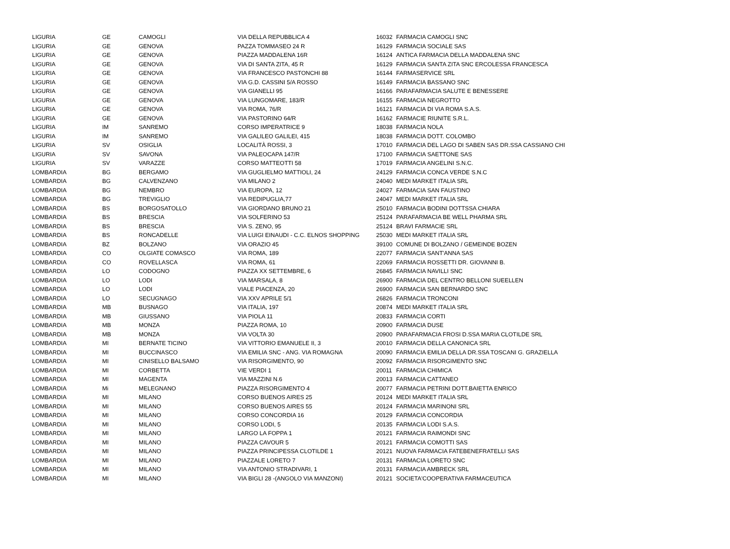| LIGURIA | GE | CAMOGLI | VIA DELLA REPUBBLICA 4 | 16032 | FARMACIA CAMOGLI SNC |
| LIGURIA | GE | GENOVA | PAZZA TOMMASEO 24 R | 16129 | FARMACIA SOCIALE SAS |
| LIGURIA | GE | GENOVA | PIAZZA MADDALENA 16R | 16124 | ANTICA FARMACIA DELLA MADDALENA SNC |
| LIGURIA | GE | GENOVA | VIA DI SANTA ZITA, 45 R | 16129 | FARMACIA SANTA ZITA SNC ERCOLESSA FRANCESCA |
| LIGURIA | GE | GENOVA | VIA FRANCESCO PASTONCHI 88 | 16144 | FARMASERVICE SRL |
| LIGURIA | GE | GENOVA | VIA G.D. CASSINI 5/A ROSSO | 16149 | FARMACIA BASSANO SNC |
| LIGURIA | GE | GENOVA | VIA GIANELLI 95 | 16166 | PARAFARMACIA SALUTE E BENESSERE |
| LIGURIA | GE | GENOVA | VIA LUNGOMARE, 183/R | 16155 | FARMACIA NEGROTTO |
| LIGURIA | GE | GENOVA | VIA ROMA, 76/R | 16121 | FARMACIA DI VIA ROMA S.A.S. |
| LIGURIA | GE | GENOVA | VIA PASTORINO 64/R | 16162 | FARMACIE RIUNITE S.R.L. |
| LIGURIA | IM | SANREMO | CORSO IMPERATRICE 9 | 18038 | FARMACIA NOLA |
| LIGURIA | IM | SANREMO | VIA GALILEO GALILEI, 415 | 18038 | FARMACIA DOTT. COLOMBO |
| LIGURIA | SV | OSIGLIA | LOCALITÀ ROSSI, 3 | 17010 | FARMACIA DEL LAGO DI SABEN SAS DR.SSA CASSIANO CHI |
| LIGURIA | SV | SAVONA | VIA PALEOCAPA 147/R | 17100 | FARMACIA SAETTONE SAS |
| LIGURIA | SV | VARAZZE | CORSO MATTEOTTI 58 | 17019 | FARMACIA ANGELINI S.N.C. |
| LOMBARDIA | BG | BERGAMO | VIA GUGLIELMO MATTIOLI, 24 | 24129 | FARMACIA CONCA VERDE S.N.C |
| LOMBARDIA | BG | CALVENZANO | VIA MILANO 2 | 24040 | MEDI MARKET ITALIA SRL |
| LOMBARDIA | BG | NEMBRO | VIA EUROPA, 12 | 24027 | FARMACIA SAN FAUSTINO |
| LOMBARDIA | BG | TREVIGLIO | VIA REDIPUGLIA,77 | 24047 | MEDI MARKET ITALIA SRL |
| LOMBARDIA | BS | BORGOSATOLLO | VIA GIORDANO BRUNO 21 | 25010 | FARMACIA BODINI DOTTSSA CHIARA |
| LOMBARDIA | BS | BRESCIA | VIA SOLFERINO 53 | 25124 | PARAFARMACIA BE WELL PHARMA SRL |
| LOMBARDIA | BS | BRESCIA | VIA S. ZENO, 95 | 25124 | BRAVI FARMACIE SRL |
| LOMBARDIA | BS | RONCADELLE | VIA LUIGI EINAUDI - C.C. ELNOS SHOPPING | 25030 | MEDI MARKET ITALIA SRL |
| LOMBARDIA | BZ | BOLZANO | VIA ORAZIO 45 | 39100 | COMUNE DI BOLZANO / GEMEINDE BOZEN |
| LOMBARDIA | CO | OLGIATE COMASCO | VIA ROMA, 189 | 22077 | FARMACIA SANT'ANNA SAS |
| LOMBARDIA | CO | ROVELLASCA | VIA ROMA, 61 | 22069 | FARMACIA ROSSETTI DR. GIOVANNI B. |
| LOMBARDIA | LO | CODOGNO | PIAZZA XX SETTEMBRE, 6 | 26845 | FARMACIA NAVILLI SNC |
| LOMBARDIA | LO | LODI | VIA MARSALA, 8 | 26900 | FARMACIA DEL CENTRO BELLONI SUEELLEN |
| LOMBARDIA | LO | LODI | VIALE PIACENZA, 20 | 26900 | FARMACIA SAN BERNARDO SNC |
| LOMBARDIA | LO | SECUGNAGO | VIA XXV APRILE 5/1 | 26826 | FARMACIA TRONCONI |
| LOMBARDIA | MB | BUSNAGO | VIA ITALIA, 197 | 20874 | MEDI MARKET ITALIA SRL |
| LOMBARDIA | MB | GIUSSANO | VIA PIOLA 11 | 20833 | FARMACIA CORTI |
| LOMBARDIA | MB | MONZA | PIAZZA ROMA, 10 | 20900 | FARMACIA DUSE |
| LOMBARDIA | MB | MONZA | VIA VOLTA 30 | 20900 | PARAFARMACIA FROSI D.SSA MARIA CLOTILDE SRL |
| LOMBARDIA | MI | BERNATE TICINO | VIA VITTORIO EMANUELE II, 3 | 20010 | FARMACIA DELLA CANONICA SRL |
| LOMBARDIA | MI | BUCCINASCO | VIA EMILIA SNC - ANG. VIA ROMAGNA | 20090 | FARMACIA EMILIA DELLA DR.SSA TOSCANI G. GRAZIELLA |
| LOMBARDIA | MI | CINISELLO BALSAMO | VIA RISORGIMENTO, 90 | 20092 | FARMACIA RISORGIMENTO SNC |
| LOMBARDIA | MI | CORBETTA | VIE VERDI 1 | 20011 | FARMACIA CHIMICA |
| LOMBARDIA | MI | MAGENTA | VIA MAZZINI N.6 | 20013 | FARMACIA CATTANEO |
| LOMBARDIA | Mi | MELEGNANO | PIAZZA RISORGIMENTO 4 | 20077 | FARMACIA PETRINI DOTT.BAIETTA ENRICO |
| LOMBARDIA | MI | MILANO | CORSO BUENOS AIRES 25 | 20124 | MEDI MARKET ITALIA SRL |
| LOMBARDIA | MI | MILANO | CORSO BUENOS AIRES 55 | 20124 | FARMACIA MARINONI SRL |
| LOMBARDIA | MI | MILANO | CORSO CONCORDIA 16 | 20129 | FARMACIA CONCORDIA |
| LOMBARDIA | MI | MILANO | CORSO LODI, 5 | 20135 | FARMACIA LODI S.A.S. |
| LOMBARDIA | MI | MILANO | LARGO LA FOPPA 1 | 20121 | FARMACIA RAIMONDI SNC |
| LOMBARDIA | MI | MILANO | PIAZZA CAVOUR 5 | 20121 | FARMACIA COMOTTI SAS |
| LOMBARDIA | MI | MILANO | PIAZZA PRINCIPESSA CLOTILDE 1 | 20121 | NUOVA FARMACIA FATEBENEFRATELLI SAS |
| LOMBARDIA | MI | MILANO | PIAZZALE LORETO 7 | 20131 | FARMACIA LORETO SNC |
| LOMBARDIA | MI | MILANO | VIA ANTONIO STRADIVARI, 1 | 20131 | FARMACIA AMBRECK SRL |
| LOMBARDIA | MI | MILANO | VIA BIGLI 28 -(ANGOLO VIA MANZONI) | 20121 | SOCIETA'COOPERATIVA FARMACEUTICA |